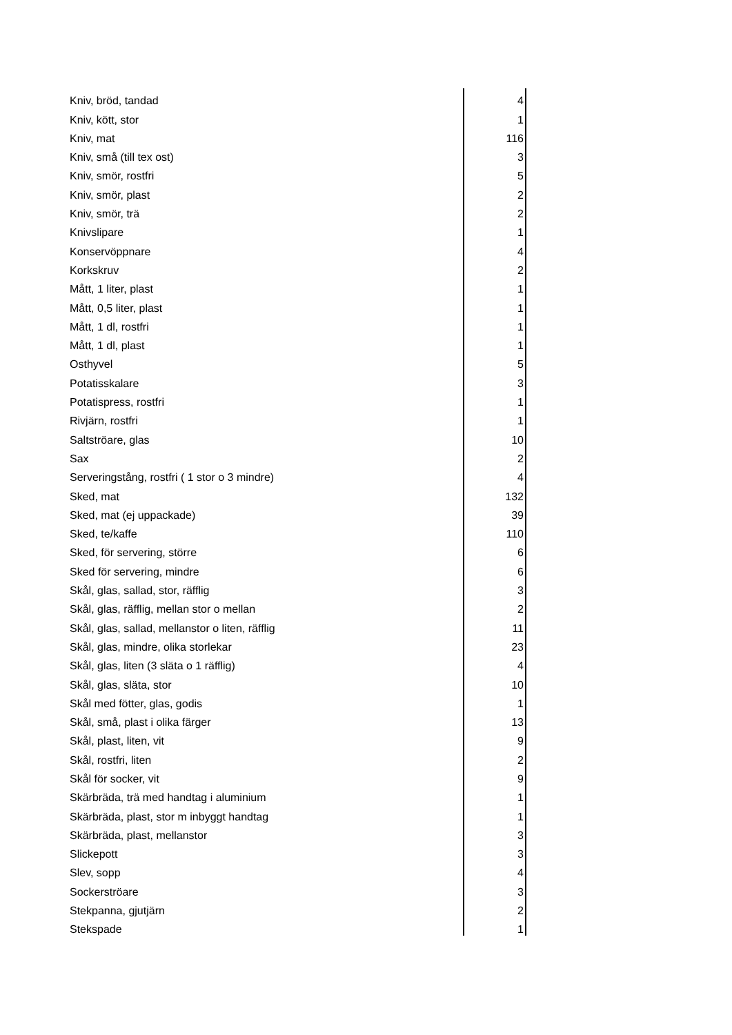| Kniv, bröd, tandad | 4 |
| Kniv, kött, stor | 1 |
| Kniv, mat | 116 |
| Kniv, små (till tex ost) | 3 |
| Kniv, smör, rostfri | 5 |
| Kniv, smör, plast | 2 |
| Kniv, smör, trä | 2 |
| Knivslipare | 1 |
| Konservöppnare | 4 |
| Korkskruv | 2 |
| Mått, 1 liter, plast | 1 |
| Mått, 0,5 liter, plast | 1 |
| Mått, 1 dl, rostfri | 1 |
| Mått, 1 dl, plast | 1 |
| Osthyvel | 5 |
| Potatisskalare | 3 |
| Potatispress, rostfri | 1 |
| Rivjärn, rostfri | 1 |
| Saltströare, glas | 10 |
| Sax | 2 |
| Serveringstång, rostfri ( 1 stor o 3 mindre) | 4 |
| Sked, mat | 132 |
| Sked, mat (ej uppackade) | 39 |
| Sked, te/kaffe | 110 |
| Sked, för servering, större | 6 |
| Sked för servering, mindre | 6 |
| Skål, glas, sallad, stor, räfflig | 3 |
| Skål, glas, räfflig, mellan stor o mellan | 2 |
| Skål, glas, sallad, mellanstor o liten, räfflig | 11 |
| Skål, glas, mindre, olika storlekar | 23 |
| Skål, glas, liten (3 släta o 1 räfflig) | 4 |
| Skål, glas, släta, stor | 10 |
| Skål med fötter, glas, godis | 1 |
| Skål, små, plast i olika färger | 13 |
| Skål, plast, liten, vit | 9 |
| Skål, rostfri, liten | 2 |
| Skål för socker, vit | 9 |
| Skärbräda, trä med handtag i aluminium | 1 |
| Skärbräda, plast, stor m inbyggt handtag | 1 |
| Skärbräda, plast, mellanstor | 3 |
| Slickepott | 3 |
| Slev, sopp | 4 |
| Sockerströare | 3 |
| Stekpanna, gjutjärn | 2 |
| Stekspade | 1 |